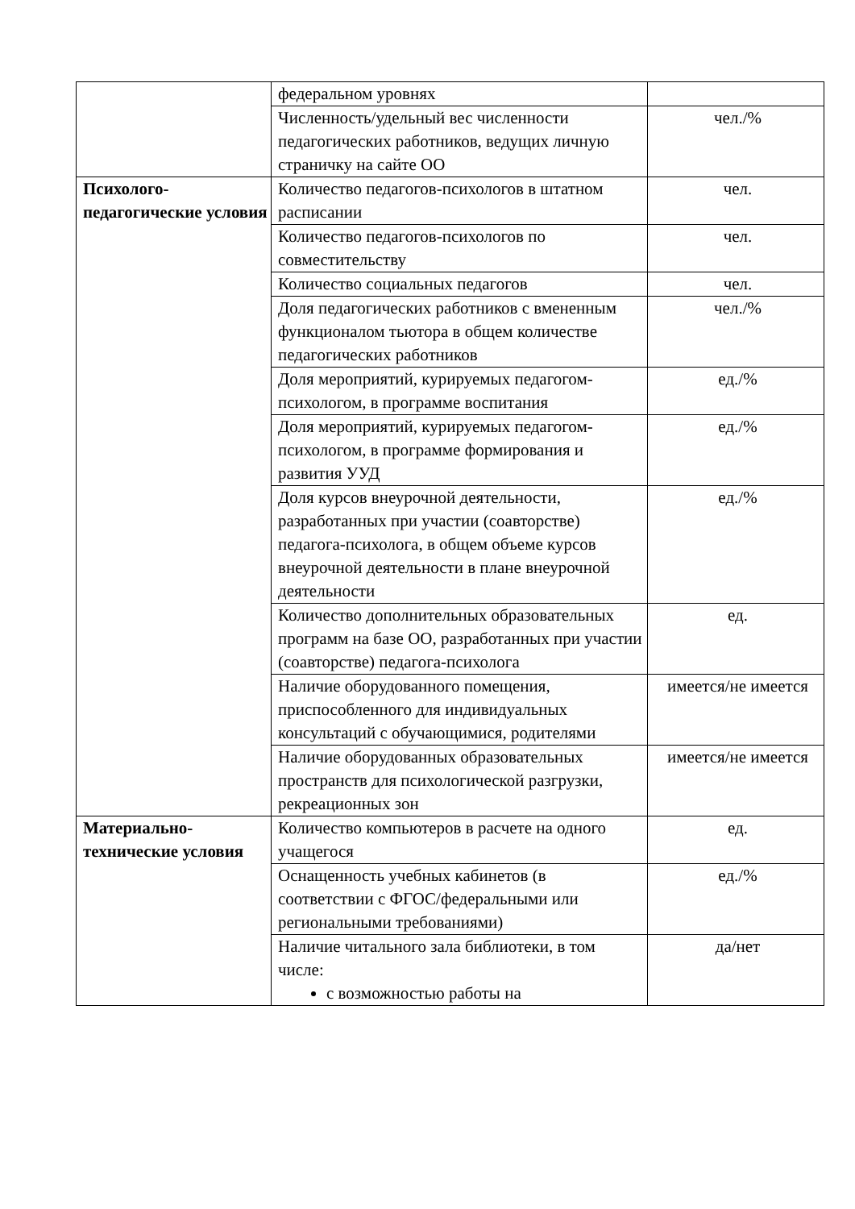| | федеральном уровнях | |
| | Численность/удельный вес численности педагогических работников, ведущих личную страничку на сайте ОО | чел./% |
| Психолого-педагогические условия | Количество педагогов-психологов в штатном расписании | чел. |
| | Количество педагогов-психологов по совместительству | чел. |
| | Количество социальных педагогов | чел. |
| | Доля педагогических работников с вмененным функционалом тьютора в общем количестве педагогических работников | чел./% |
| | Доля мероприятий, курируемых педагогом-психологом, в программе воспитания | ед./% |
| | Доля мероприятий, курируемых педагогом-психологом, в программе формирования и развития УУД | ед./% |
| | Доля курсов внеурочной деятельности, разработанных при участии (соавторстве) педагога-психолога, в общем объеме курсов внеурочной деятельности в плане внеурочной деятельности | ед./% |
| | Количество дополнительных образовательных программ на базе ОО, разработанных при участии (соавторстве) педагога-психолога | ед. |
| | Наличие оборудованного помещения, приспособленного для индивидуальных консультаций с обучающимися, родителями | имеется/не имеется |
| | Наличие оборудованных образовательных пространств для психологической разгрузки, рекреационных зон | имеется/не имеется |
| Материально-технические условия | Количество компьютеров в расчете на одного учащегося | ед. |
| | Оснащенность учебных кабинетов (в соответствии с ФГОС/федеральными или региональными требованиями) | ед./% |
| | Наличие читального зала библиотеки, в том числе: с возможностью работы на | да/нет |